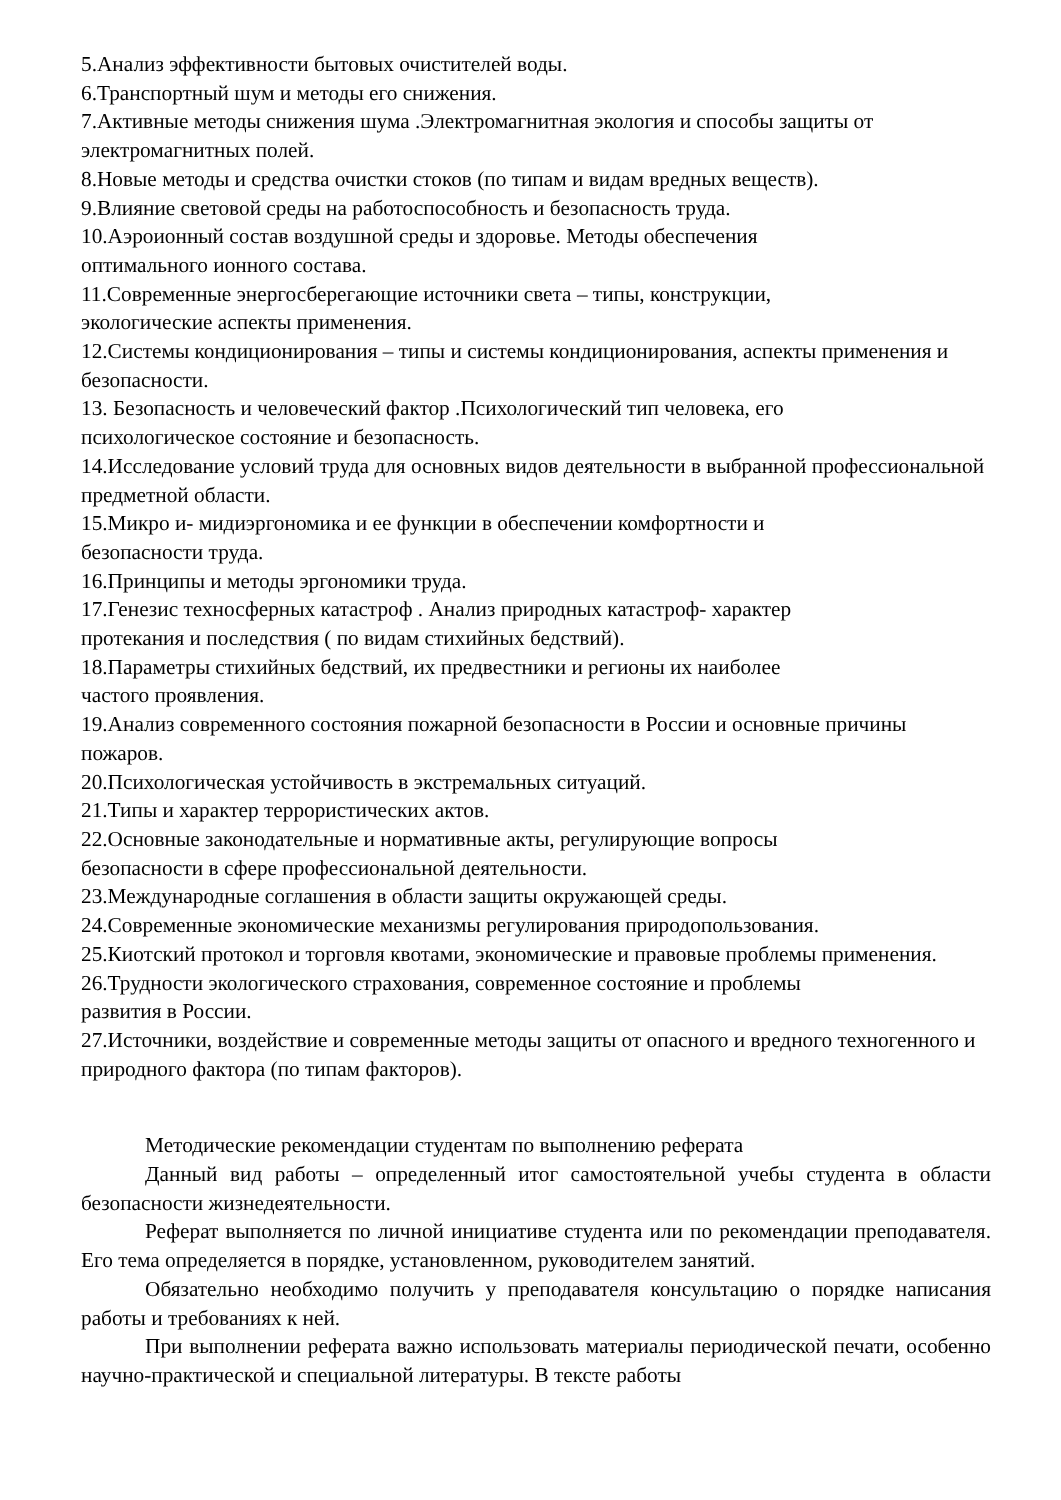5.Анализ эффективности бытовых очистителей воды.
6.Транспортный шум и методы его снижения.
7.Активные методы снижения шума .Электромагнитная экология и способы защиты от электромагнитных полей.
8.Новые методы и средства очистки стоков (по типам и видам вредных веществ).
9.Влияние световой среды на работоспособность и безопасность труда.
10.Аэроионный состав воздушной среды и здоровье. Методы обеспечения
оптимального ионного состава.
11.Современные энергосберегающие источники света – типы, конструкции,
экологические аспекты применения.
12.Системы кондиционирования – типы и системы кондиционирования, аспекты применения и безопасности.
13. Безопасность и человеческий фактор .Психологический тип человека, его
психологическое состояние и безопасность.
14.Исследование условий труда для основных видов деятельности в выбранной профессиональной предметной области.
15.Микро и- мидиэргономика и ее функции в обеспечении комфортности и
безопасности труда.
16.Принципы и методы эргономики труда.
17.Генезис техносферных катастроф . Анализ природных катастроф- характер
протекания и последствия ( по видам стихийных бедствий).
18.Параметры стихийных бедствий, их предвестники и регионы их наиболее
частого проявления.
19.Анализ современного состояния пожарной безопасности в России и основные причины пожаров.
20.Психологическая устойчивость в экстремальных ситуаций.
21.Типы и характер террористических актов.
22.Основные законодательные и нормативные акты, регулирующие вопросы
безопасности в сфере профессиональной деятельности.
23.Международные соглашения в области защиты окружающей среды.
24.Современные экономические механизмы регулирования природопользования.
25.Киотский протокол и торговля квотами, экономические и правовые проблемы применения.
26.Трудности экологического страхования, современное состояние и проблемы
развития в России.
27.Источники, воздействие и современные методы защиты от опасного и вредного техногенного и природного фактора (по типам факторов).
Методические рекомендации студентам по выполнению реферата
Данный вид работы – определенный итог самостоятельной учебы студента в области безопасности жизнедеятельности.
Реферат выполняется по личной инициативе студента или по рекомендации преподавателя. Его тема определяется в порядке, установленном, руководителем занятий.
Обязательно необходимо получить у преподавателя консультацию о порядке написания работы и требованиях к ней.
При выполнении реферата важно использовать материалы периодической печати, особенно научно-практической и специальной литературы. В тексте работы